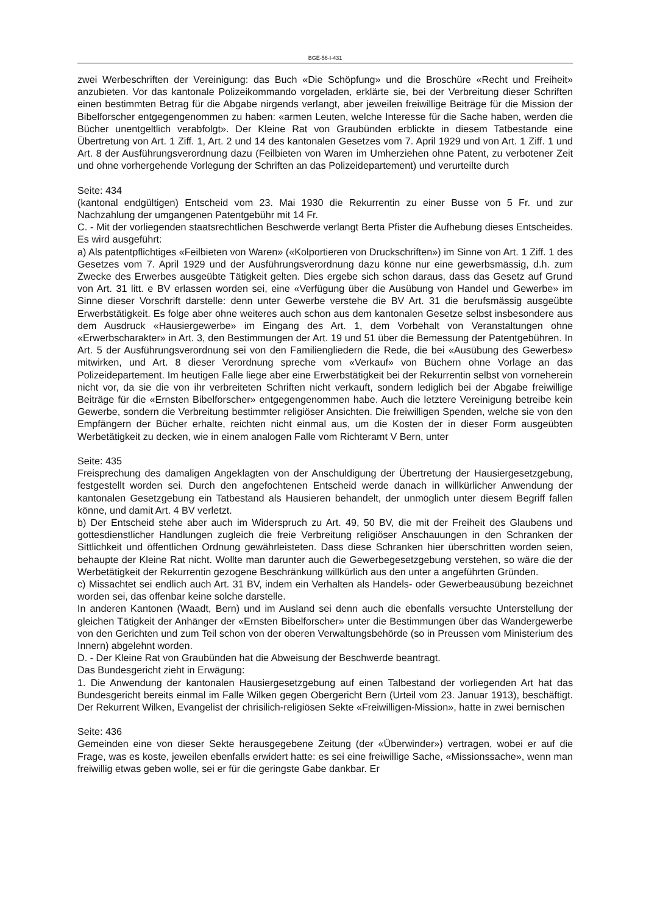BGE-56-I-431
zwei Werbeschriften der Vereinigung: das Buch «Die Schöpfung» und die Broschüre «Recht und Freiheit» anzubieten. Vor das kantonale Polizeikommando vorgeladen, erklärte sie, bei der Verbreitung dieser Schriften einen bestimmten Betrag für die Abgabe nirgends verlangt, aber jeweilen freiwillige Beiträge für die Mission der Bibelforscher entgegengenommen zu haben: «armen Leuten, welche Interesse für die Sache haben, werden die Bücher unentgeltlich verabfolgt». Der Kleine Rat von Graubünden erblickte in diesem Tatbestande eine Übertretung von Art. 1 Ziff. 1, Art. 2 und 14 des kantonalen Gesetzes vom 7. April 1929 und von Art. 1 Ziff. 1 und Art. 8 der Ausführungsverordnung dazu (Feilbieten von Waren im Umherziehen ohne Patent, zu verbotener Zeit und ohne vorhergehende Vorlegung der Schriften an das Polizeidepartement) und verurteilte durch
Seite: 434
(kantonal endgültigen) Entscheid vom 23. Mai 1930 die Rekurrentin zu einer Busse von 5 Fr. und zur Nachzahlung der umgangenen Patentgebühr mit 14 Fr.
C. - Mit der vorliegenden staatsrechtlichen Beschwerde verlangt Berta Pfister die Aufhebung dieses Entscheides. Es wird ausgeführt:
a) Als patentpflichtiges «Feilbieten von Waren» («Kolportieren von Druckschriften») im Sinne von Art. 1 Ziff. 1 des Gesetzes vom 7. April 1929 und der Ausführungsverordnung dazu könne nur eine gewerbsmässig, d.h. zum Zwecke des Erwerbes ausgeübte Tätigkeit gelten. Dies ergebe sich schon daraus, dass das Gesetz auf Grund von Art. 31 litt. e BV erlassen worden sei, eine «Verfügung über die Ausübung von Handel und Gewerbe» im Sinne dieser Vorschrift darstelle: denn unter Gewerbe verstehe die BV Art. 31 die berufsmässig ausgeübte Erwerbstätigkeit. Es folge aber ohne weiteres auch schon aus dem kantonalen Gesetze selbst insbesondere aus dem Ausdruck «Hausiergewerbe» im Eingang des Art. 1, dem Vorbehalt von Veranstaltungen ohne «Erwerbscharakter» in Art. 3, den Bestimmungen der Art. 19 und 51 über die Bemessung der Patentgebühren. In Art. 5 der Ausführungsverordnung sei von den Familiengliedern die Rede, die bei «Ausübung des Gewerbes» mitwirken, und Art. 8 dieser Verordnung spreche vom «Verkauf» von Büchern ohne Vorlage an das Polizeidepartement. Im heutigen Falle liege aber eine Erwerbstätigkeit bei der Rekurrentin selbst von vorneherein nicht vor, da sie die von ihr verbreiteten Schriften nicht verkauft, sondern lediglich bei der Abgabe freiwillige Beiträge für die «Ernsten Bibelforscher» entgegengenommen habe. Auch die letztere Vereinigung betreibe kein Gewerbe, sondern die Verbreitung bestimmter religiöser Ansichten. Die freiwilligen Spenden, welche sie von den Empfängern der Bücher erhalte, reichten nicht einmal aus, um die Kosten der in dieser Form ausgeübten Werbetätigkeit zu decken, wie in einem analogen Falle vom Richteramt V Bern, unter
Seite: 435
Freisprechung des damaligen Angeklagten von der Anschuldigung der Übertretung der Hausiergesetzgebung, festgestellt worden sei. Durch den angefochtenen Entscheid werde danach in willkürlicher Anwendung der kantonalen Gesetzgebung ein Tatbestand als Hausieren behandelt, der unmöglich unter diesem Begriff fallen könne, und damit Art. 4 BV verletzt.
b) Der Entscheid stehe aber auch im Widerspruch zu Art. 49, 50 BV, die mit der Freiheit des Glaubens und gottesdienstlicher Handlungen zugleich die freie Verbreitung religiöser Anschauungen in den Schranken der Sittlichkeit und öffentlichen Ordnung gewährleisteten. Dass diese Schranken hier überschritten worden seien, behaupte der Kleine Rat nicht. Wollte man darunter auch die Gewerbegesetzgebung verstehen, so wäre die der Werbetätigkeit der Rekurrentin gezogene Beschränkung willkürlich aus den unter a angeführten Gründen.
c) Missachtet sei endlich auch Art. 31 BV, indem ein Verhalten als Handels- oder Gewerbeausübung bezeichnet worden sei, das offenbar keine solche darstelle.
In anderen Kantonen (Waadt, Bern) und im Ausland sei denn auch die ebenfalls versuchte Unterstellung der gleichen Tätigkeit der Anhänger der «Ernsten Bibelforscher» unter die Bestimmungen über das Wandergewerbe von den Gerichten und zum Teil schon von der oberen Verwaltungsbehörde (so in Preussen vom Ministerium des Innern) abgelehnt worden.
D. - Der Kleine Rat von Graubünden hat die Abweisung der Beschwerde beantragt.
Das Bundesgericht zieht in Erwägung:
1. Die Anwendung der kantonalen Hausiergesetzgebung auf einen Talbestand der vorliegenden Art hat das Bundesgericht bereits einmal im Falle Wilken gegen Obergericht Bern (Urteil vom 23. Januar 1913), beschäftigt. Der Rekurrent Wilken, Evangelist der chrisilich-religiösen Sekte «Freiwilligen-Mission», hatte in zwei bernischen
Seite: 436
Gemeinden eine von dieser Sekte herausgegebene Zeitung (der «Überwinder») vertragen, wobei er auf die Frage, was es koste, jeweilen ebenfalls erwidert hatte: es sei eine freiwillige Sache, «Missionssache», wenn man freiwillig etwas geben wolle, sei er für die geringste Gabe dankbar. Er